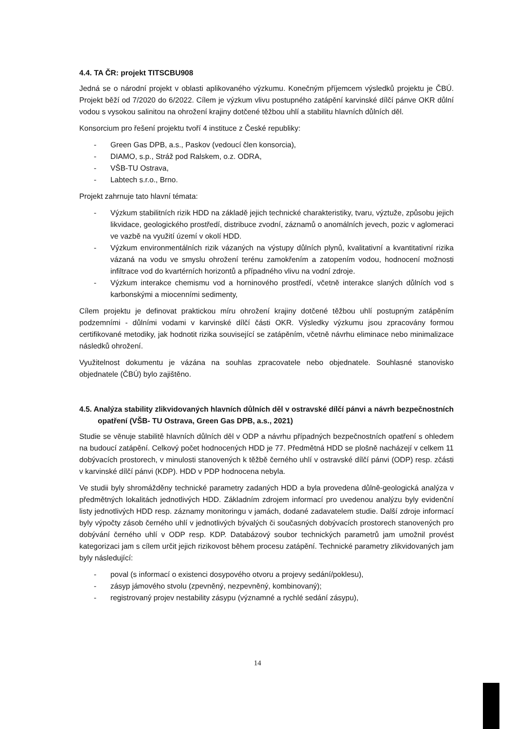4.4. TA ČR: projekt TITSCBU908
Jedná se o národní projekt v oblasti aplikovaného výzkumu. Konečným příjemcem výsledků projektu je ČBÚ. Projekt běží od 7/2020 do 6/2022. Cílem je výzkum vlivu postupného zatápění karvinské dílčí pánve OKR důlní vodou s vysokou salinitou na ohrožení krajiny dotčené těžbou uhlí a stabilitu hlavních důlních děl.
Konsorcium pro řešení projektu tvoří 4 instituce z České republiky:
- Green Gas DPB, a.s., Paskov (vedoucí člen konsorcia),
- DIAMO, s.p., Stráž pod Ralskem, o.z. ODRA,
- VŠB-TU Ostrava,
- Labtech s.r.o., Brno.
Projekt zahrnuje tato hlavní témata:
- Výzkum stabilitních rizik HDD na základě jejich technické charakteristiky, tvaru, výztuže, způsobu jejich likvidace, geologického prostředí, distribuce zvodní, záznamů o anomálních jevech, pozic v aglomeraci ve vazbě na využití území v okolí HDD.
- Výzkum environmentálních rizik vázaných na výstupy důlních plynů, kvalitativní a kvantitativní rizika vázaná na vodu ve smyslu ohrožení terénu zamokřením a zatopením vodou, hodnocení možnosti infiltrace vod do kvartérních horizontů a případného vlivu na vodní zdroje.
- Výzkum interakce chemismu vod a horninového prostředí, včetně interakce slaných důlních vod s karbonskými a miocenními sedimenty,
Cílem projektu je definovat praktickou míru ohrožení krajiny dotčené těžbou uhlí postupným zatápěním podzemními - důlními vodami v karvinské dílčí části OKR. Výsledky výzkumu jsou zpracovány formou certifikované metodiky, jak hodnotit rizika související se zatápěním, včetně návrhu eliminace nebo minimalizace následků ohrožení.
Využitelnost dokumentu je vázána na souhlas zpracovatele nebo objednatele. Souhlasné stanovisko objednatele (ČBÚ) bylo zajištěno.
4.5. Analýza stability zlikvidovaných hlavních důlních děl v ostravské dílčí pánvi a návrh bezpečnostních opatření (VŠB- TU Ostrava, Green Gas DPB, a.s., 2021)
Studie se věnuje stabilitě hlavních důlních děl v ODP a návrhu případných bezpečnostních opatření s ohledem na budoucí zatápění. Celkový počet hodnocených HDD je 77. Předmětná HDD se plošně nacházejí v celkem 11 dobývacích prostorech, v minulosti stanovených k těžbě černého uhlí v ostravské dílčí pánvi (ODP) resp. zčásti v karvinské dílčí pánvi (KDP). HDD v PDP hodnocena nebyla.
Ve studii byly shromážděny technické parametry zadaných HDD a byla provedena důlně-geologická analýza v předmětných lokalitách jednotlivých HDD. Základním zdrojem informací pro uvedenou analýzu byly evidenční listy jednotlivých HDD resp. záznamy monitoringu v jamách, dodané zadavatelem studie. Další zdroje informací byly výpočty zásob černého uhlí v jednotlivých bývalých či současných dobývacích prostorech stanovených pro dobývání černého uhlí v ODP resp. KDP. Databázový soubor technických parametrů jam umožnil provést kategorizaci jam s cílem určit jejich rizikovost během procesu zatápění. Technické parametry zlikvidovaných jam byly následující:
- poval (s informací o existenci dosypového otvoru a projevy sedání/poklesu),
- zásyp jámového stvolu (zpevněný, nezpevněný, kombinovaný);
- registrovaný projev nestability zásypu (významné a rychlé sedání zásypu),
14